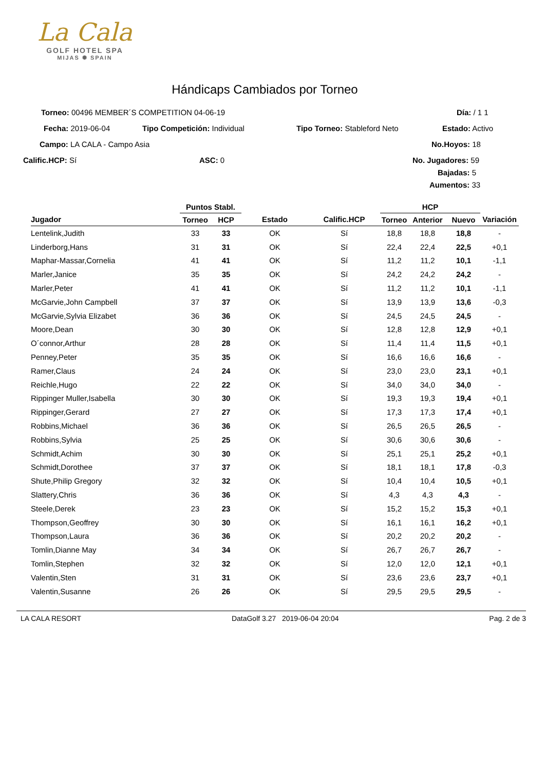La Cala
GOLF HOTEL SPA
MIJAS ✺ SPAIN
Hándicaps Cambiados por Torneo
Torneo: 00496 MEMBER´S COMPETITION 04-06-19 Día: / 1 1
Fecha: 2019-06-04 Tipo Competición: Individual Tipo Torneo: Stableford Neto Estado: Activo
Campo: LA CALA - Campo Asia No.Hoyos: 18
Calific.HCP: Sí ASC: 0 No. Jugadores: 59 Bajadas: 5
Aumentos: 33
| | Puntos Stabl. | | | | HCP | | | |
| --- | --- | --- | --- | --- | --- | --- | --- | --- |
| Jugador | Torneo | HCP | Estado | Calific.HCP | Torneo | Anterior | Nuevo | Variación |
| Lentelink,Judith | 33 | 33 | OK | Sí | 18,8 | 18,8 | 18,8 | - |
| Linderborg,Hans | 31 | 31 | OK | Sí | 22,4 | 22,4 | 22,5 | +0,1 |
| Maphar-Massar,Cornelia | 41 | 41 | OK | Sí | 11,2 | 11,2 | 10,1 | -1,1 |
| Marler,Janice | 35 | 35 | OK | Sí | 24,2 | 24,2 | 24,2 | - |
| Marler,Peter | 41 | 41 | OK | Sí | 11,2 | 11,2 | 10,1 | -1,1 |
| McGarvie,John Campbell | 37 | 37 | OK | Sí | 13,9 | 13,9 | 13,6 | -0,3 |
| McGarvie,Sylvia Elizabet | 36 | 36 | OK | Sí | 24,5 | 24,5 | 24,5 | - |
| Moore,Dean | 30 | 30 | OK | Sí | 12,8 | 12,8 | 12,9 | +0,1 |
| O´connor,Arthur | 28 | 28 | OK | Sí | 11,4 | 11,4 | 11,5 | +0,1 |
| Penney,Peter | 35 | 35 | OK | Sí | 16,6 | 16,6 | 16,6 | - |
| Ramer,Claus | 24 | 24 | OK | Sí | 23,0 | 23,0 | 23,1 | +0,1 |
| Reichle,Hugo | 22 | 22 | OK | Sí | 34,0 | 34,0 | 34,0 | - |
| Rippinger Muller,Isabella | 30 | 30 | OK | Sí | 19,3 | 19,3 | 19,4 | +0,1 |
| Rippinger,Gerard | 27 | 27 | OK | Sí | 17,3 | 17,3 | 17,4 | +0,1 |
| Robbins,Michael | 36 | 36 | OK | Sí | 26,5 | 26,5 | 26,5 | - |
| Robbins,Sylvia | 25 | 25 | OK | Sí | 30,6 | 30,6 | 30,6 | - |
| Schmidt,Achim | 30 | 30 | OK | Sí | 25,1 | 25,1 | 25,2 | +0,1 |
| Schmidt,Dorothee | 37 | 37 | OK | Sí | 18,1 | 18,1 | 17,8 | -0,3 |
| Shute,Philip Gregory | 32 | 32 | OK | Sí | 10,4 | 10,4 | 10,5 | +0,1 |
| Slattery,Chris | 36 | 36 | OK | Sí | 4,3 | 4,3 | 4,3 | - |
| Steele,Derek | 23 | 23 | OK | Sí | 15,2 | 15,2 | 15,3 | +0,1 |
| Thompson,Geoffrey | 30 | 30 | OK | Sí | 16,1 | 16,1 | 16,2 | +0,1 |
| Thompson,Laura | 36 | 36 | OK | Sí | 20,2 | 20,2 | 20,2 | - |
| Tomlin,Dianne May | 34 | 34 | OK | Sí | 26,7 | 26,7 | 26,7 | - |
| Tomlin,Stephen | 32 | 32 | OK | Sí | 12,0 | 12,0 | 12,1 | +0,1 |
| Valentin,Sten | 31 | 31 | OK | Sí | 23,6 | 23,6 | 23,7 | +0,1 |
| Valentin,Susanne | 26 | 26 | OK | Sí | 29,5 | 29,5 | 29,5 | - |
LA CALA RESORT DataGolf 3.27 2019-06-04 20:04 Pag. 2 de 3